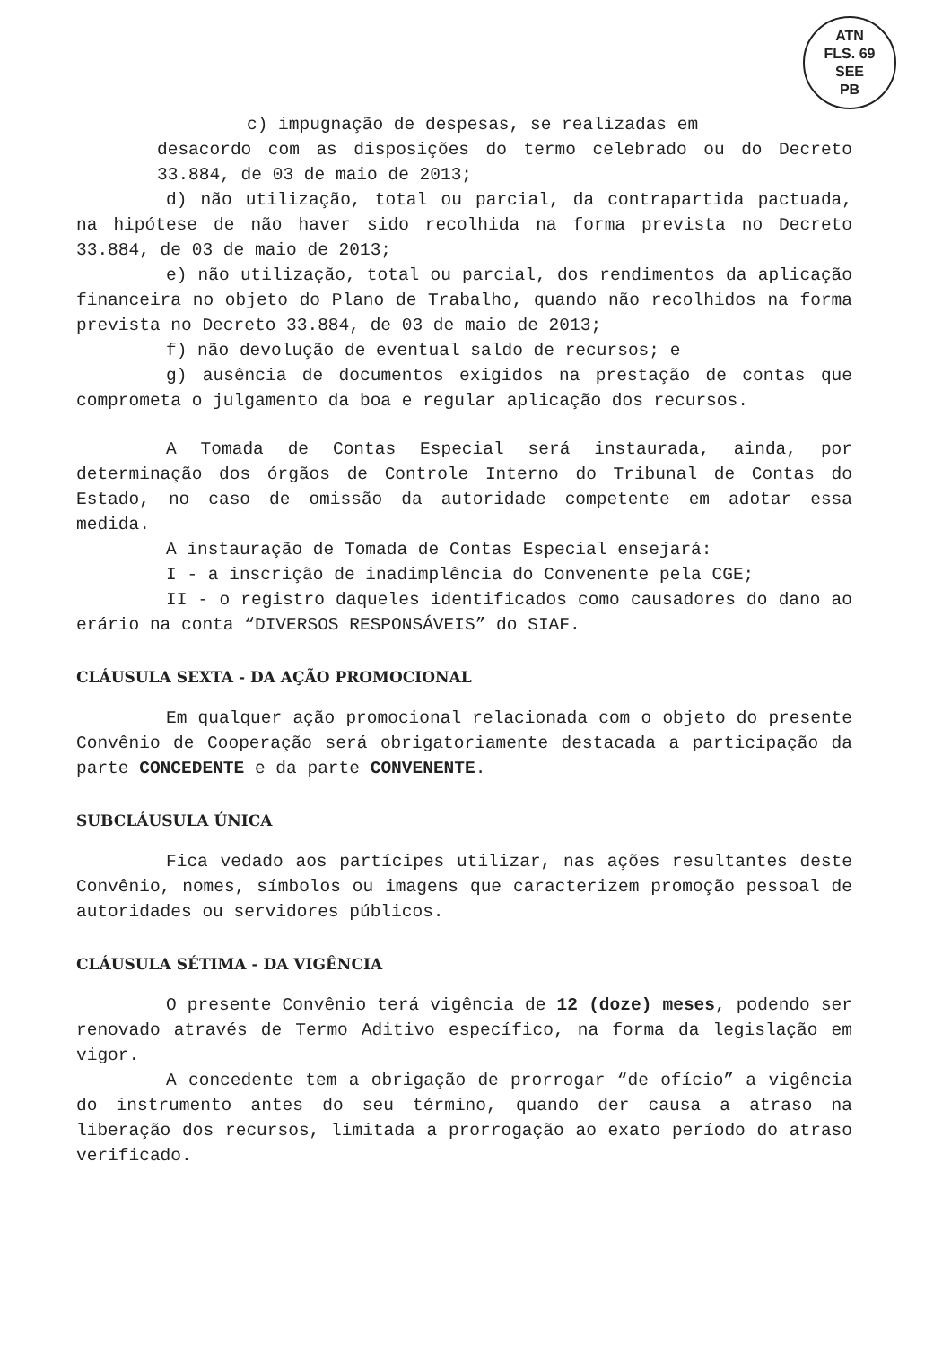ATN
FLS. 69
SEE
PB
c) impugnação de despesas, se realizadas em
desacordo com as disposições do termo celebrado ou do Decreto 33.884, de 03 de maio de 2013;
d) não utilização, total ou parcial, da contrapartida pactuada, na hipótese de não haver sido recolhida na forma prevista no Decreto 33.884, de 03 de maio de 2013;
e) não utilização, total ou parcial, dos rendimentos da aplicação financeira no objeto do Plano de Trabalho, quando não recolhidos na forma prevista no Decreto 33.884, de 03 de maio de 2013;
f) não devolução de eventual saldo de recursos; e
g) ausência de documentos exigidos na prestação de contas que comprometa o julgamento da boa e regular aplicação dos recursos.
A Tomada de Contas Especial será instaurada, ainda, por determinação dos órgãos de Controle Interno do Tribunal de Contas do Estado, no caso de omissão da autoridade competente em adotar essa medida.
A instauração de Tomada de Contas Especial ensejará:
I - a inscrição de inadimplência do Convenente pela CGE;
II - o registro daqueles identificados como causadores do dano ao erário na conta “DIVERSOS RESPONSÁVEIS” do SIAF.
CLÁUSULA SEXTA - DA AÇÃO PROMOCIONAL
Em qualquer ação promocional relacionada com o objeto do presente Convênio de Cooperação será obrigatoriamente destacada a participação da parte CONCEDENTE e da parte CONVENENTE.
SUBCLÁUSULA ÚNICA
Fica vedado aos partícipes utilizar, nas ações resultantes deste Convênio, nomes, símbolos ou imagens que caracterizem promoção pessoal de autoridades ou servidores públicos.
CLÁUSULA SÉTIMA - DA VIGÊNCIA
O presente Convênio terá vigência de 12 (doze) meses, podendo ser renovado através de Termo Aditivo específico, na forma da legislação em vigor.
A concedente tem a obrigação de prorrogar “de ofício” a vigência do instrumento antes do seu término, quando der causa a atraso na liberação dos recursos, limitada a prorrogação ao exato período do atraso verificado.